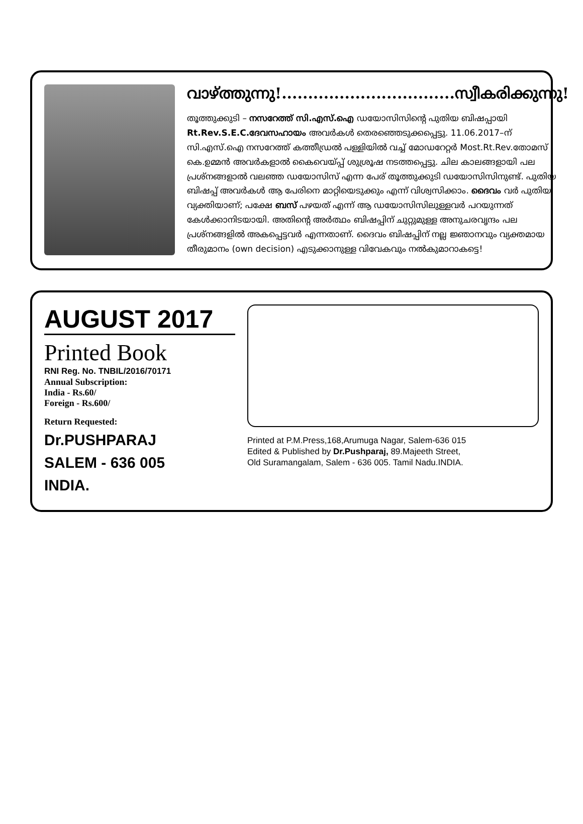വാഴ്ത്തുന്നു!.................................സ്വീകരിക്കുന്നു!
തൂത്തുക്കുടി – നസറേത്ത് സി.എസ്.ഐ ഡയോസിസിന്റെ പുതിയ ബിഷപ്പായി Rt.Rev.S.E.C.ദേവസഹായം അവർകൾ തെരഞ്ഞെടുക്കപ്പെട്ടു. 11.06.2017–ന് സി.എസ്.ഐ നസറേത്ത് കത്തീഡ്രൽ പള്ളിയിൽ വച്ച് മോഡറേറ്റർ Most.Rt.Rev.തോമസ് കെ.ഉമ്മൻ അവർകളാൽ കൈവെയ്പ്പ് ശുശ്രൂഷ നടത്തപ്പെട്ടു. ചില കാലങ്ങളായി പല പ്രശ്നങ്ങളാൽ വലഞ്ഞ ഡയോസിസ് എന്ന പേര് തൂത്തുക്കുടി ഡയോസിസിനുണ്ട്. പുതിയ ബിഷപ്പ് അവർകൾ ആ പേരിനെ മാറ്റിയെടുക്കും എന്ന് വിശ്വസിക്കാം. ദൈവം വർ പുതിയ വ്യക്തിയാണ്; പക്ഷേ ബസ് പഴയത് എന്ന് ആ ഡയോസിസിലുള്ളവർ പറയുന്നത് കേൾക്കാനിടയായി. അതിന്റെ അർത്ഥം ബിഷപ്പിന് ചുറ്റുമുള്ള അനുചരവൃന്ദം പല പ്രശ്നങ്ങളിൽ അകപ്പെട്ടവർ എന്നതാണ്. ദൈവം ബിഷപ്പിന് നല്ല ജ്ഞാനവും വ്യക്തമായ തീരുമാനം (own decision) എടുക്കാനുള്ള വിവേകവും നൽകുമാറാകട്ടെ!
AUGUST 2017
Printed Book
RNI Reg. No. TNBIL/2016/70171
Annual Subscription:
India - Rs.60/
Foreign - Rs.600/
Return Requested:
Dr.PUSHPARAJ
SALEM - 636 005
INDIA.
Printed at P.M.Press,168,Arumuga Nagar, Salem-636 015
Edited & Published by Dr.Pushparaj, 89.Majeeth Street,
Old Suramangalam, Salem - 636 005. Tamil Nadu.INDIA.